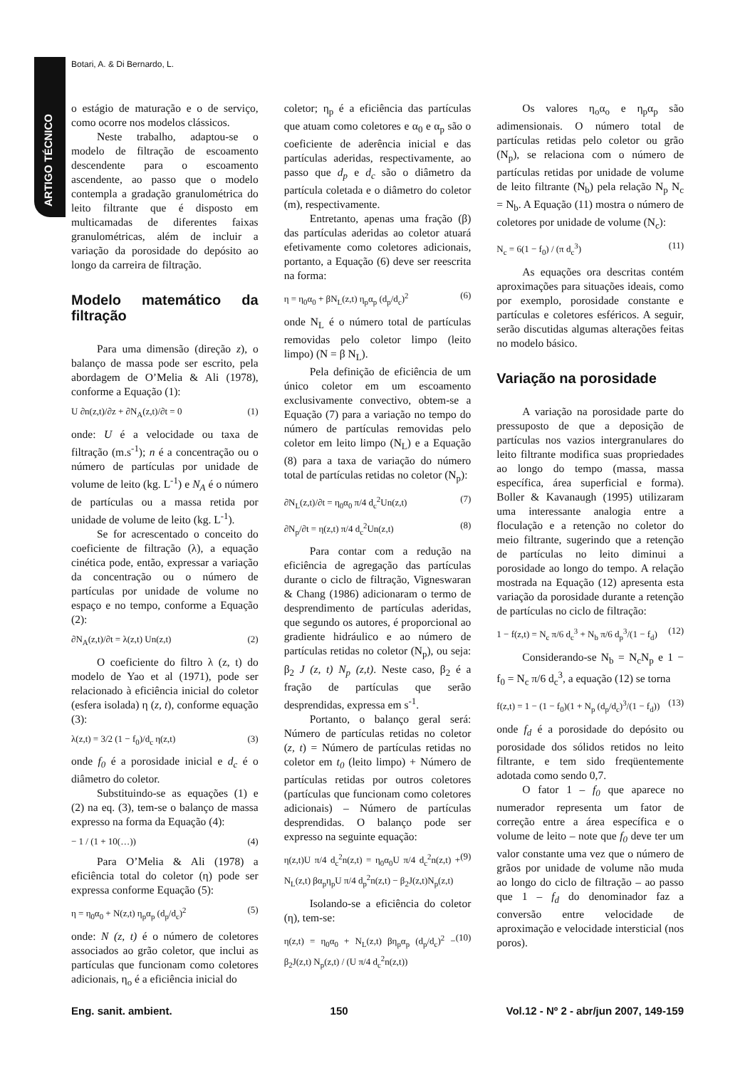Botari, A. & Di Bernardo, L.
ARTIGO TÉCNICO
o estágio de maturação e o de serviço, como ocorre nos modelos clássicos.
Neste trabalho, adaptou-se o modelo de filtração de escoamento descendente para o escoamento ascendente, ao passo que o modelo contempla a gradação granulométrica do leito filtrante que é disposto em multicamadas de diferentes faixas granulométricas, além de incluir a variação da porosidade do depósito ao longo da carreira de filtração.
Modelo matemático da filtração
Para uma dimensão (direção z), o balanço de massa pode ser escrito, pela abordagem de O’Melia & Ali (1978), conforme a Equação (1):
U ∂n(z,t)/∂z + ∂N<sub>A</sub>(z,t)/∂t = 0 (1)
onde: U é a velocidade ou taxa de filtração (m.s<sup>-1</sup>); n é a concentração ou o número de partículas por unidade de volume de leito (kg. L<sup>-1</sup>) e N<sub>A</sub> é o número de partículas ou a massa retida por unidade de volume de leito (kg. L<sup>-1</sup>).
Se for acrescentado o conceito do coeficiente de filtração (λ), a equação cinética pode, então, expressar a variação da concentração ou o número de partículas por unidade de volume no espaço e no tempo, conforme a Equação (2):
∂N<sub>A</sub>(z,t)/∂t = λ(z,t) Un(z,t) (2)
O coeficiente do filtro λ (z, t) do modelo de Yao et al (1971), pode ser relacionado à eficiência inicial do coletor (esfera isolada) η (z, t), conforme equação (3):
λ(z,t) = 3/2 (1 − f<sub>0</sub>)/d<sub>c</sub> η(z,t) (3)
onde f<sub>0</sub> é a porosidade inicial e d<sub>c</sub> é o diâmetro do coletor.
Substituindo-se as equações (1) e (2) na eq. (3), tem-se o balanço de massa expresso na forma da Equação (4):
− 1 / (1 + 10(…)) (4)
Para O’Melia & Ali (1978) a eficiência total do coletor (η) pode ser expressa conforme Equação (5):
η = η<sub>0</sub>α<sub>0</sub> + N(z,t) η<sub>p</sub>α<sub>p</sub> (d<sub>p</sub>/d<sub>c</sub>)<sup>2</sup> (5)
onde: N (z, t) é o número de coletores associados ao grão coletor, que inclui as partículas que funcionam como coletores adicionais, η<sub>o</sub> é a eficiência inicial do
coletor; η<sub>p</sub> é a eficiência das partículas que atuam como coletores e α<sub>0</sub> e α<sub>p</sub> são o coeficiente de aderência inicial e das partículas aderidas, respectivamente, ao passo que d<sub>p</sub> e d<sub>c</sub> são o diâmetro da partícula coletada e o diâmetro do coletor (m), respectivamente.
Entretanto, apenas uma fração (β) das partículas aderidas ao coletor atuará efetivamente como coletores adicionais, portanto, a Equação (6) deve ser reescrita na forma:
η = η<sub>0</sub>α<sub>0</sub> + βN<sub>L</sub>(z,t) η<sub>p</sub>α<sub>p</sub> (d<sub>p</sub>/d<sub>c</sub>)<sup>2</sup> (6)
onde N<sub>L</sub> é o número total de partículas removidas pelo coletor limpo (leito limpo) (N = β N<sub>L</sub>).
Pela definição de eficiência de um único coletor em um escoamento exclusivamente convectivo, obtem-se a Equação (7) para a variação no tempo do número de partículas removidas pelo coletor em leito limpo (N<sub>L</sub>) e a Equação (8) para a taxa de variação do número total de partículas retidas no coletor (N<sub>p</sub>):
∂N<sub>L</sub>(z,t)/∂t = η<sub>0</sub>α<sub>0</sub> π/4 d<sub>c</sub><sup>2</sup>Un(z,t) (7)
∂N<sub>p</sub>/∂t = η(z,t) π/4 d<sub>c</sub><sup>2</sup>Un(z,t) (8)
Para contar com a redução na eficiência de agregação das partículas durante o ciclo de filtração, Vigneswaran & Chang (1986) adicionaram o termo de desprendimento de partículas aderidas, que segundo os autores, é proporcional ao gradiente hidráulico e ao número de partículas retidas no coletor (N<sub>p</sub>), ou seja: β<sub>2</sub> J (z, t) N<sub>p</sub> (z,t). Neste caso, β<sub>2</sub> é a fração de partículas que serão desprendidas, expressa em s<sup>-1</sup>.
Portanto, o balanço geral será: Número de partículas retidas no coletor (z, t) = Número de partículas retidas no coletor em t<sub>0</sub> (leito limpo) + Número de partículas retidas por outros coletores (partículas que funcionam como coletores adicionais) – Número de partículas desprendidas. O balanço pode ser expresso na seguinte equação:
η(z,t)U π/4 d<sub>c</sub><sup>2</sup>n(z,t) = η<sub>0</sub>α<sub>0</sub>U π/4 d<sub>c</sub><sup>2</sup>n(z,t) + N<sub>L</sub>(z,t) βα<sub>p</sub>η<sub>p</sub>U π/4 d<sub>p</sub><sup>2</sup>n(z,t) − β<sub>2</sub>J(z,t)N<sub>p</sub>(z,t) (9)
Isolando-se a eficiência do coletor (η), tem-se:
η(z,t) = η<sub>0</sub>α<sub>0</sub> + N<sub>L</sub>(z,t) βη<sub>p</sub>α<sub>p</sub> (d<sub>p</sub>/d<sub>c</sub>)<sup>2</sup> − β<sub>2</sub>J(z,t) N<sub>p</sub>(z,t) / (U π/4 d<sub>c</sub><sup>2</sup>n(z,t)) (10)
Os valores η<sub>o</sub>α<sub>o</sub> e η<sub>p</sub>α<sub>p</sub> são adimensionais. O número total de partículas retidas pelo coletor ou grão (N<sub>p</sub>), se relaciona com o número de partículas retidas por unidade de volume de leito filtrante (N<sub>b</sub>) pela relação N<sub>p</sub> N<sub>c</sub> = N<sub>b</sub>. A Equação (11) mostra o número de coletores por unidade de volume (N<sub>c</sub>):
N<sub>c</sub> = 6(1 − f<sub>0</sub>) / (π d<sub>c</sub><sup>3</sup>) (11)
As equações ora descritas contém aproximações para situações ideais, como por exemplo, porosidade constante e partículas e coletores esféricos. A seguir, serão discutidas algumas alterações feitas no modelo básico.
Variação na porosidade
A variação na porosidade parte do pressuposto de que a deposição de partículas nos vazios intergranulares do leito filtrante modifica suas propriedades ao longo do tempo (massa, massa específica, área superficial e forma). Boller & Kavanaugh (1995) utilizaram uma interessante analogia entre a floculação e a retenção no coletor do meio filtrante, sugerindo que a retenção de partículas no leito diminui a porosidade ao longo do tempo. A relação mostrada na Equação (12) apresenta esta variação da porosidade durante a retenção de partículas no ciclo de filtração:
1 − f(z,t) = N<sub>c</sub> π/6 d<sub>c</sub><sup>3</sup> + N<sub>b</sub> π/6 d<sub>p</sub><sup>3</sup>/(1 − f<sub>d</sub>) (12)
Considerando-se N<sub>b</sub> = N<sub>c</sub>N<sub>p</sub> e 1 − f<sub>0</sub> = N<sub>c</sub> π/6 d<sub>c</sub><sup>3</sup>, a equação (12) se torna
f(z,t) = 1 − (1 − f<sub>0</sub>)(1 + N<sub>p</sub> (d<sub>p</sub>/d<sub>c</sub>)<sup>3</sup>/(1 − f<sub>d</sub>)) (13)
onde f<sub>d</sub> é a porosidade do depósito ou porosidade dos sólidos retidos no leito filtrante, e tem sido freqüentemente adotada como sendo 0,7.
O fator 1 – f<sub>0</sub> que aparece no numerador representa um fator de correção entre a área específica e o volume de leito – note que f<sub>0</sub> deve ter um valor constante uma vez que o número de grãos por unidade de volume não muda ao longo do ciclo de filtração – ao passo que 1 – f<sub>d</sub> do denominador faz a conversão entre velocidade de aproximação e velocidade intersticial (nos poros).
Eng. sanit. ambient. 150 Vol.12 - Nº 2 - abr/jun 2007, 149-159